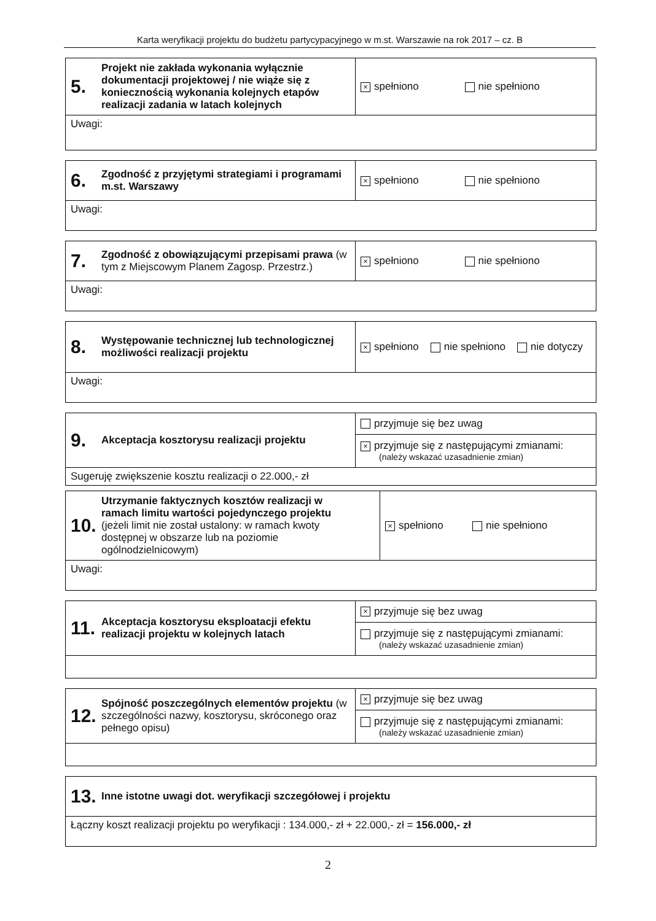Karta weryfikacji projektu do budżetu partycypacyjnego w m.st. Warszawie na rok 2017 – cz. B
| 5. Projekt nie zakłada wykonania wyłącznie dokumentacji projektowej / nie wiąże się z koniecznością wykonania kolejnych etapów realizacji zadania w latach kolejnych | × spełniono nie spełniono |
| Uwagi: | |
| 6. Zgodność z przyjętymi strategiami i programami m.st. Warszawy | × spełniono nie spełniono |
| Uwagi: | |
| 7. Zgodność z obowiązującymi przepisami prawa (w tym z Miejscowym Planem Zagosp. Przestrz.) | × spełniono nie spełniono |
| Uwagi: | |
| 8. Występowanie technicznej lub technologicznej możliwości realizacji projektu | × spełniono nie spełniono nie dotyczy |
| Uwagi: | |
| 9. Akceptacja kosztorysu realizacji projektu | przyjmuje się bez uwag |
| | × przyjmuje się z następującymi zmianami: (należy wskazać uzasadnienie zmian) |
| Sugeruję zwiększenie kosztu realizacji o 22.000,- zł | |
| 10. Utrzymanie faktycznych kosztów realizacji w ramach limitu wartości pojedynczego projektu (jeżeli limit nie został ustalony: w ramach kwoty dostępnej w obszarze lub na poziomie ogólnodzielnicowym) | × spełniono nie spełniono |
| Uwagi: | |
| 11. Akceptacja kosztorysu eksploatacji efektu realizacji projektu w kolejnych latach | × przyjmuje się bez uwag |
| | przyjmuje się z następującymi zmianami: (należy wskazać uzasadnienie zmian) |
| 12. Spójność poszczególnych elementów projektu (w szczególności nazwy, kosztorysu, skróconego oraz pełnego opisu) | × przyjmuje się bez uwag |
| | przyjmuje się z następującymi zmianami: (należy wskazać uzasadnienie zmian) |
| 13. Inne istotne uwagi dot. weryfikacji szczegółowej i projektu |
| Łączny koszt realizacji projektu po weryfikacji : 134.000,- zł + 22.000,- zł = 156.000,- zł |
2